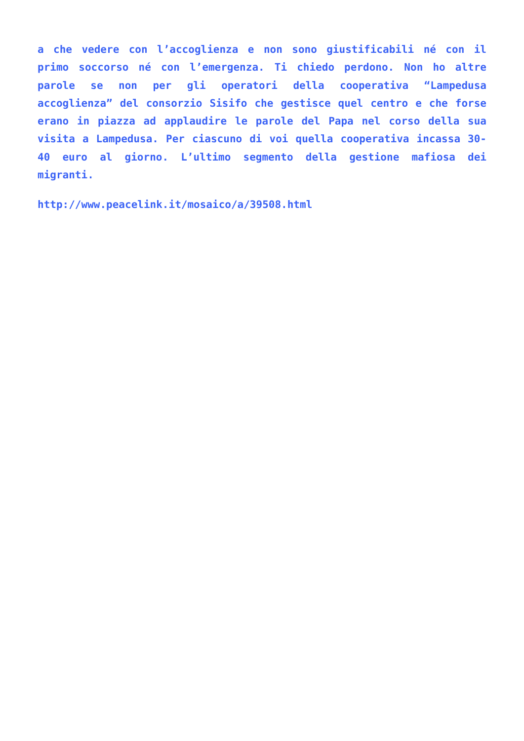a che vedere con l’accoglienza e non sono giustificabili né con il primo soccorso né con l’emergenza. Ti chiedo perdono. Non ho altre parole se non per gli operatori della cooperativa “Lampedusa accoglienza” del consorzio Sisifo che gestisce quel centro e che forse erano in piazza ad applaudire le parole del Papa nel corso della sua visita a Lampedusa. Per ciascuno di voi quella cooperativa incassa 30-40 euro al giorno. L’ultimo segmento della gestione mafiosa dei migranti.
http://www.peacelink.it/mosaico/a/39508.html